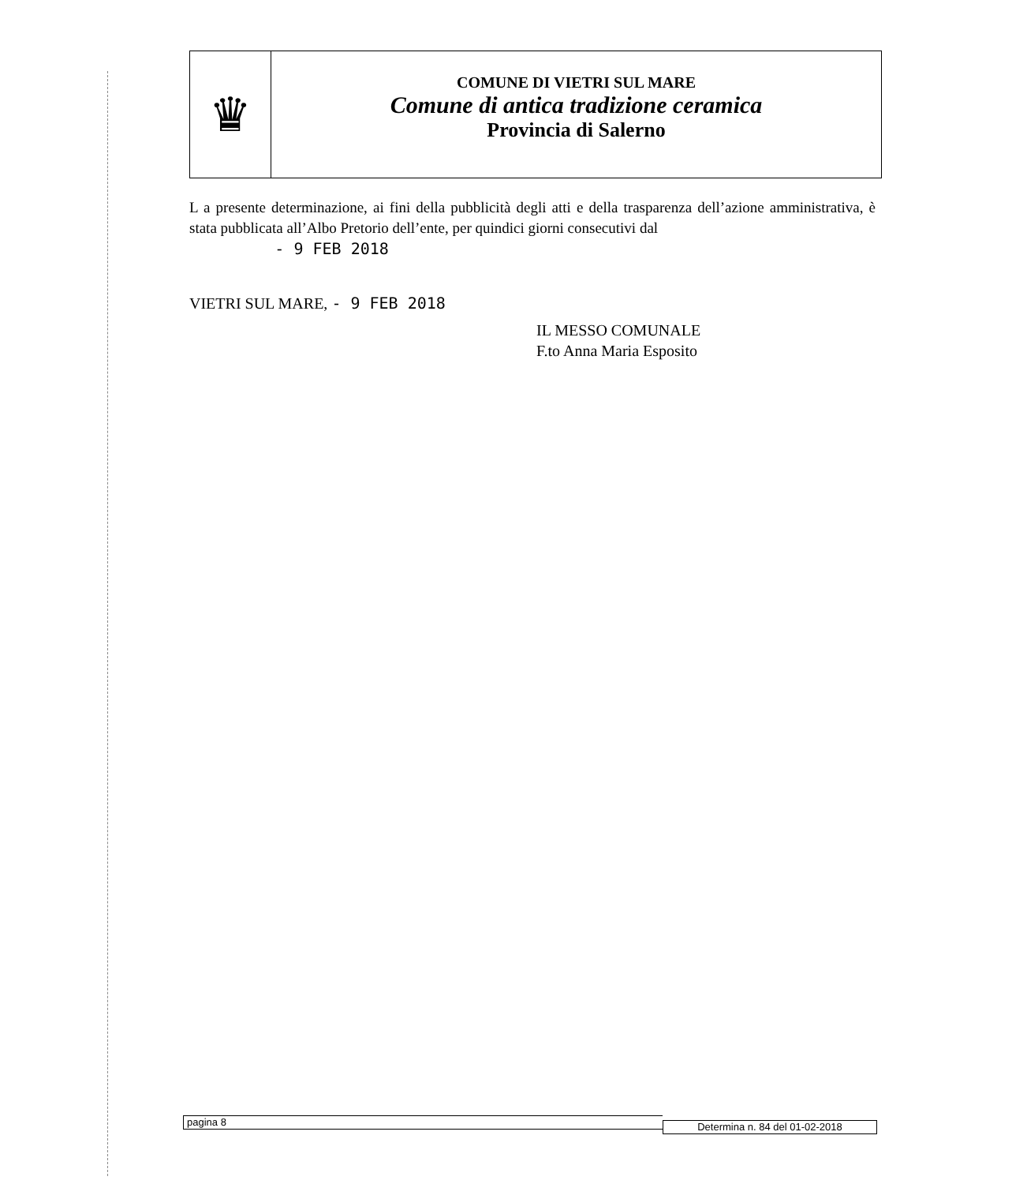♛
COMUNE DI VIETRI SUL MARE
Comune di antica tradizione ceramica
Provincia di Salerno
L a presente determinazione, ai fini della pubblicità degli atti e della trasparenza dell’azione amministrativa, è stata pubblicata all’Albo Pretorio dell’ente, per quindici giorni consecutivi dal
- 9 FEB 2018
VIETRI SUL MARE, - 9 FEB 2018
IL MESSO COMUNALE
F.to Anna Maria Esposito
pagina 8
Determina n. 84 del 01-02-2018